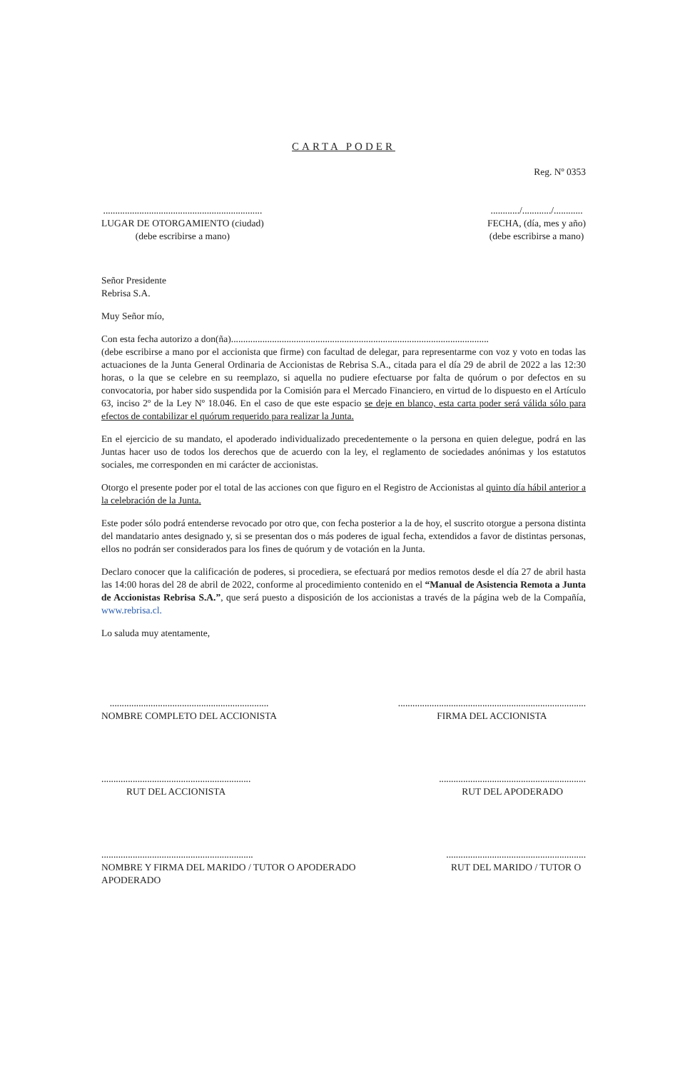CARTA PODER
Reg. Nº 0353
..................................................................
LUGAR DE OTORGAMIENTO (ciudad)
(debe escribirse a mano)
............/............/............
FECHA, (día, mes y año)
(debe escribirse a mano)
Señor Presidente
Rebrisa S.A.
Muy Señor mío,
Con esta fecha autorizo a don(ña)...........................................................................................................
(debe escribirse a mano por el accionista que firme) con facultad de delegar, para representarme con voz y voto en todas las actuaciones de la Junta General Ordinaria de Accionistas de Rebrisa S.A., citada para el día 29 de abril de 2022 a las 12:30 horas, o la que se celebre en su reemplazo, si aquella no pudiere efectuarse por falta de quórum o por defectos en su convocatoria, por haber sido suspendida por la Comisión para el Mercado Financiero, en virtud de lo dispuesto en el Artículo 63, inciso 2º de la Ley Nº 18.046. En el caso de que este espacio se deje en blanco, esta carta poder será válida sólo para efectos de contabilizar el quórum requerido para realizar la Junta.
En el ejercicio de su mandato, el apoderado individualizado precedentemente o la persona en quien delegue, podrá en las Juntas hacer uso de todos los derechos que de acuerdo con la ley, el reglamento de sociedades anónimas y los estatutos sociales, me corresponden en mi carácter de accionistas.
Otorgo el presente poder por el total de las acciones con que figuro en el Registro de Accionistas al quinto día hábil anterior a la celebración de la Junta.
Este poder sólo podrá entenderse revocado por otro que, con fecha posterior a la de hoy, el suscrito otorgue a persona distinta del mandatario antes designado y, si se presentan dos o más poderes de igual fecha, extendidos a favor de distintas personas, ellos no podrán ser considerados para los fines de quórum y de votación en la Junta.
Declaro conocer que la calificación de poderes, si procediera, se efectuará por medios remotos desde el día 27 de abril hasta las 14:00 horas del 28 de abril de 2022, conforme al procedimiento contenido en el “Manual de Asistencia Remota a Junta de Accionistas Rebrisa S.A.”, que será puesto a disposición de los accionistas a través de la página web de la Compañía, www.rebrisa.cl.
Lo saluda muy atentamente,
..................................................................
NOMBRE COMPLETO DEL ACCIONISTA
..............................................................................
FIRMA DEL ACCIONISTA
..............................................................
RUT DEL ACCIONISTA
.............................................................
RUT DEL APODERADO
...............................................................
NOMBRE Y FIRMA DEL MARIDO / TUTOR O APODERADO
APODERADO
..........................................................
RUT DEL MARIDO / TUTOR O